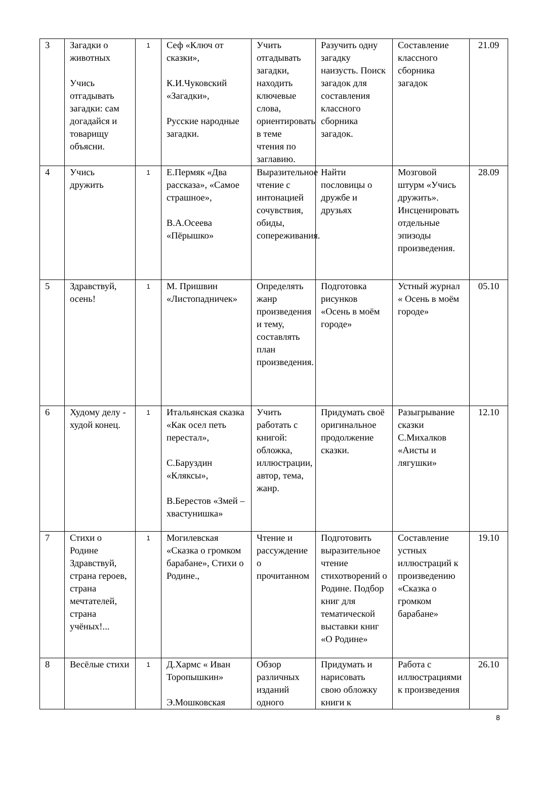| 3 | Загадки о животных Учись отгадывать загадки: сам догадайся и товарищу объясни. | 1 | Сеф «Ключ от сказки», К.И.Чуковский «Загадки», Русские народные загадки. | Учить отгадывать загадки, находить ключевые слова, ориентировать в теме чтения по заглавию. | Разучить одну загадку наизусть. Поиск загадок для составления классного сборника загадок. | Составление классного сборника загадок | 21.09 |
| 4 | Учись дружить | 1 | Е.Пермяк «Два рассказа», «Самое страшное», В.А.Осеева «Пёрышко» | Выразительное чтение с интонацией сочувствия, обиды, сопереживания. | Найти пословицы о дружбе и друзьях | Мозговой штурм «Учись дружить». Инсценировать отдельные эпизоды произведения. | 28.09 |
| 5 | Здравствуй, осень! | 1 | М. Пришвин «Листопадничек» | Определять жанр произведения и тему, составлять план произведения. | Подготовка рисунков «Осень в моём городе» | Устный журнал « Осень в моём городе» | 05.10 |
| 6 | Худому делу - худой конец. | 1 | Итальянская сказка «Как осел петь перестал», С.Баруздин «Кляксы», В.Берестов «Змей – хвастунишка» | Учить работать с книгой: обложка, иллюстрации, автор, тема, жанр. | Придумать своё оригинальное продолжение сказки. | Разыгрывание сказки С.Михалков «Аисты и лягушки» | 12.10 |
| 7 | Стихи о Родине Здравствуй, страна героев, страна мечтателей, страна учёных!... | 1 | Могилевская «Сказка о громком барабане», Стихи о Родине., | Чтение и рассуждение о прочитанном | Подготовить выразительное чтение стихотворений о Родине. Подбор книг для тематической выставки книг «О Родине» | Составление устных иллюстраций к произведению «Сказка о громком барабане» | 19.10 |
| 8 | Весёлые стихи | 1 | Д.Хармс « Иван Торопышкин» Э.Мошковская | Обзор различных изданий одного | Придумать и нарисовать свою обложку книги к | Работа с иллюстрациями к произведения | 26.10 |
8